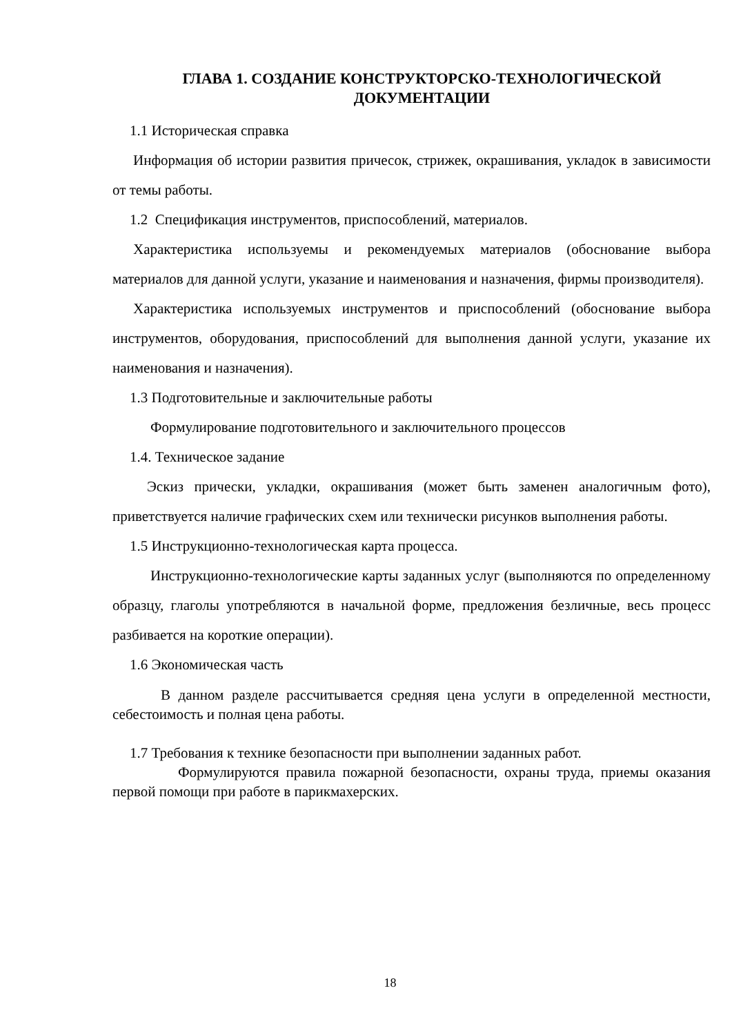ГЛАВА 1. СОЗДАНИЕ КОНСТРУКТОРСКО-ТЕХНОЛОГИЧЕСКОЙ ДОКУМЕНТАЦИИ
1.1 Историческая справка
Информация об истории развития причесок, стрижек, окрашивания, укладок в зависимости от темы работы.
1.2 Спецификация инструментов, приспособлений, материалов.
Характеристика используемы и рекомендуемых материалов (обоснование выбора материалов для данной услуги, указание и наименования и назначения, фирмы производителя).
Характеристика используемых инструментов и приспособлений (обоснование выбора инструментов, оборудования, приспособлений для выполнения данной услуги, указание их наименования и назначения).
1.3 Подготовительные и заключительные работы
Формулирование подготовительного и заключительного процессов
1.4. Техническое задание
Эскиз прически, укладки, окрашивания (может быть заменен аналогичным фото), приветствуется наличие графических схем или технически рисунков выполнения работы.
1.5 Инструкционно-технологическая карта процесса.
Инструкционно-технологические карты заданных услуг (выполняются по определенному образцу, глаголы употребляются в начальной форме, предложения безличные, весь процесс разбивается на короткие операции).
1.6 Экономическая часть
В данном разделе рассчитывается средняя цена услуги в определенной местности, себестоимость и полная цена работы.
1.7 Требования к технике безопасности при выполнении заданных работ.
Формулируются правила пожарной безопасности, охраны труда, приемы оказания первой помощи при работе в парикмахерских.
18